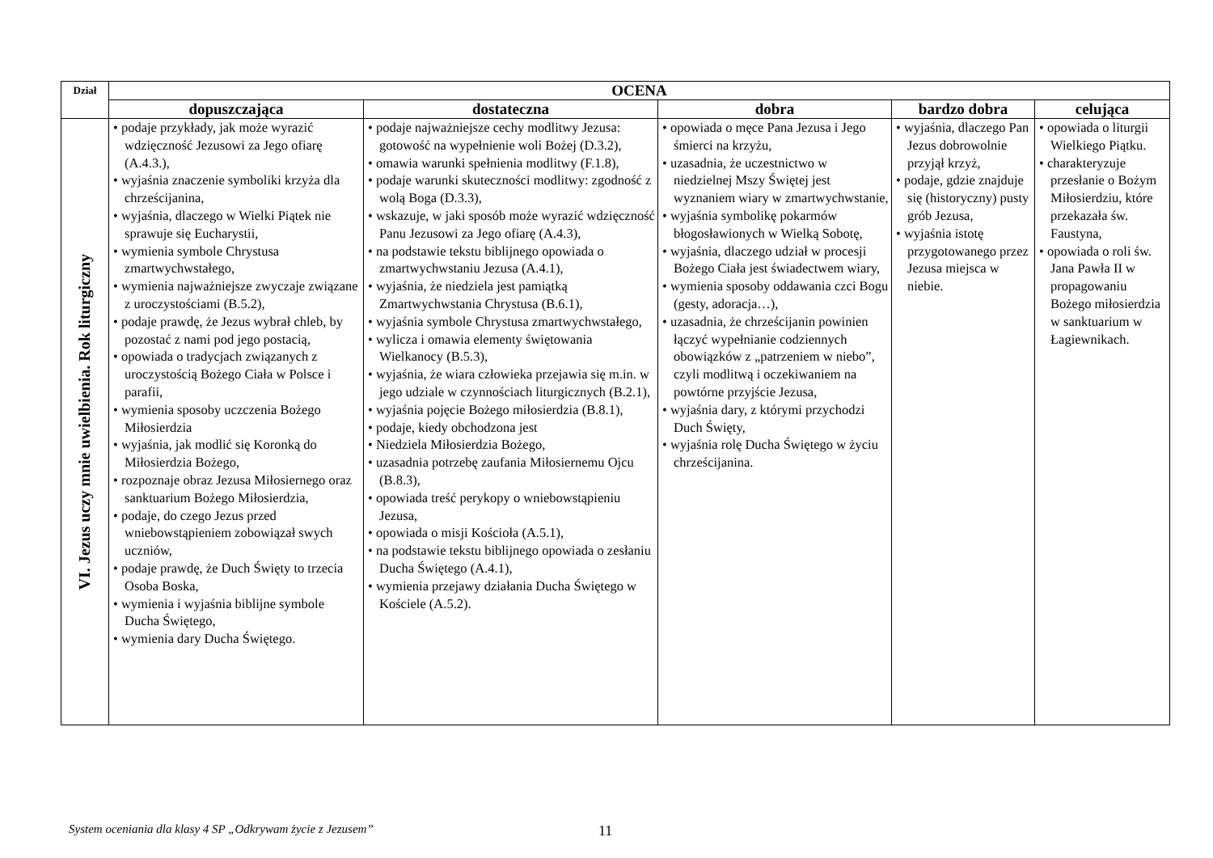| Dział | OCENA | | | | |
| --- | --- | --- | --- | --- | --- |
| | dopuszczająca | dostateczna | dobra | bardzo dobra | celująca |
| VI. Jezus uczy mnie uwielbienia. Rok liturgiczny | • podaje przykłady, jak może wyrazić wdzięczność Jezusowi za Jego ofiarę (A.4.3.), • wyjaśnia znaczenie symboliki krzyża dla chrześcijanina, • wyjaśnia, dlaczego w Wielki Piątek nie sprawuje się Eucharystii, • wymienia symbole Chrystusa zmartwychwstałego, • wymienia najważniejsze zwyczaje związane z uroczystościami (B.5.2), • podaje prawdę, że Jezus wybrał chleb, by pozostać z nami pod jego postacią, • opowiada o tradycjach związanych z uroczystością Bożego Ciała w Polsce i parafii, • wymienia sposoby uczczenia Bożego Miłosierdzia • wyjaśnia, jak modlić się Koronką do Miłosierdzia Bożego, • rozpoznaje obraz Jezusa Miłosiernego oraz sanktuarium Bożego Miłosierdzia, • podaje, do czego Jezus przed wniebowstąpieniem zobowiązał swych uczniów, • podaje prawdę, że Duch Święty to trzecia Osoba Boska, • wymienia i wyjaśnia biblijne symbole Ducha Świętego, • wymienia dary Ducha Świętego. | • podaje najważniejsze cechy modlitwy Jezusa: gotowość na wypełnienie woli Bożej (D.3.2), • omawia warunki spełnienia modlitwy (F.1.8), • podaje warunki skuteczności modlitwy: zgodność z wolą Boga (D.3.3), • wskazuje, w jaki sposób może wyrazić wdzięczność Panu Jezusowi za Jego ofiarę (A.4.3), • na podstawie tekstu biblijnego opowiada o zmartwychwstaniu Jezusa (A.4.1), • wyjaśnia, że niedziela jest pamiątką Zmartwychwstania Chrystusa (B.6.1), • wyjaśnia symbole Chrystusa zmartwychwstałego, • wylicza i omawia elementy świętowania Wielkanocy (B.5.3), • wyjaśnia, że wiara człowieka przejawia się m.in. w jego udziale w czynnościach liturgicznych (B.2.1), • wyjaśnia pojęcie Bożego miłosierdzia (B.8.1), • podaje, kiedy obchodzona jest • Niedziela Miłosierdzia Bożego, • uzasadnia potrzebę zaufania Miłosiernemu Ojcu (B.8.3), • opowiada treść perykopy o wniebowstąpieniu Jezusa, • opowiada o misji Kościoła (A.5.1), • na podstawie tekstu biblijnego opowiada o zesłaniu Ducha Świętego (A.4.1), • wymienia przejawy działania Ducha Świętego w Kościele (A.5.2). | • opowiada o męce Pana Jezusa i Jego śmierci na krzyżu, • uzasadnia, że uczestnictwo w niedzielnej Mszy Świętej jest wyznaniem wiary w zmartwychwstanie, • wyjaśnia symbolikę pokarmów błogosławionych w Wielką Sobotę, • wyjaśnia, dlaczego udział w procesji Bożego Ciała jest świadectwem wiary, • wymienia sposoby oddawania czci Bogu (gesty, adoracja…), • uzasadnia, że chrześcijanin powinien łączyć wypełnianie codziennych obowiązków z „patrzeniem w niebo”, czyli modlitwą i oczekiwaniem na powtórne przyjście Jezusa, • wyjaśnia dary, z którymi przychodzi Duch Święty, • wyjaśnia rolę Ducha Świętego w życiu chrześcijanina. | • wyjaśnia, dlaczego Pan Jezus dobrowolnie przyjął krzyż, • podaje, gdzie znajduje się (historyczny) pusty grób Jezusa, • wyjaśnia istotę przygotowanego przez Jezusa miejsca w niebie. | • opowiada o liturgii Wielkiego Piątku. • charakteryzuje przesłanie o Bożym Miłosierdziu, które przekazała św. Faustyna, • opowiada o roli św. Jana Pawła II w propagowaniu Bożego miłosierdzia w sanktuarium w Łagiewnikach. |
System oceniania dla klasy 4 SP „Odkrywam życie z Jezusem” 11